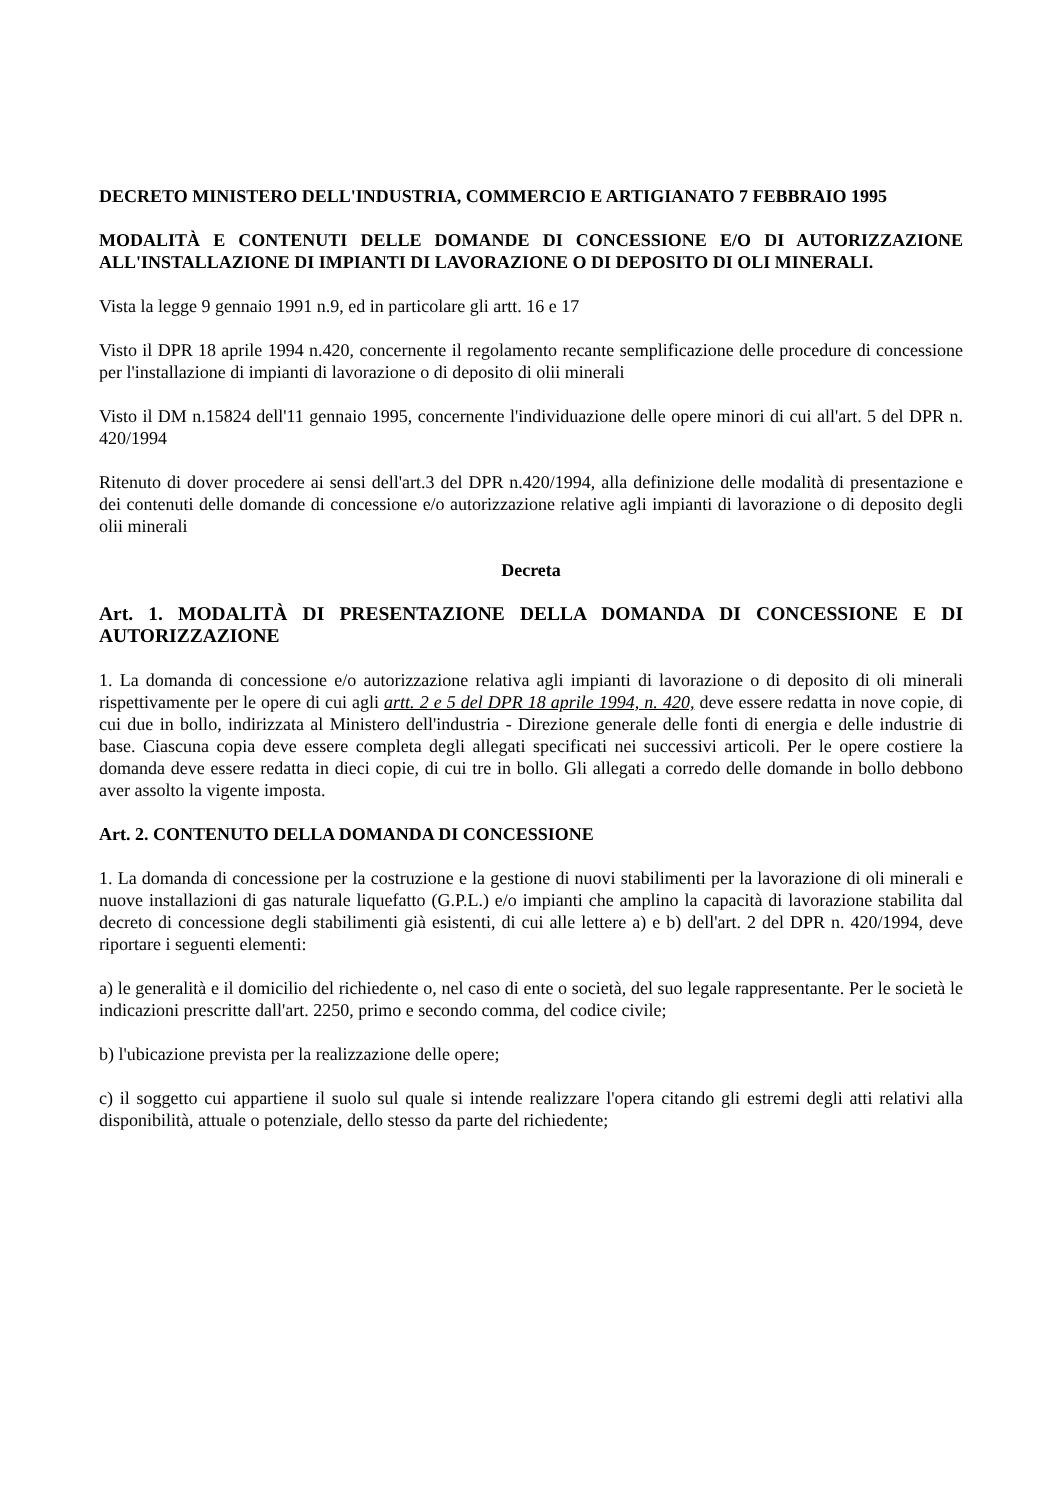DECRETO MINISTERO DELL'INDUSTRIA, COMMERCIO E ARTIGIANATO 7 FEBBRAIO 1995
MODALITÀ E CONTENUTI DELLE DOMANDE DI CONCESSIONE E/O DI AUTORIZZAZIONE ALL'INSTALLAZIONE DI IMPIANTI DI LAVORAZIONE O DI DEPOSITO DI OLI MINERALI.
Vista la legge 9 gennaio 1991 n.9, ed in particolare gli artt. 16 e 17
Visto il DPR 18 aprile 1994 n.420, concernente il regolamento recante semplificazione delle procedure di concessione per l'installazione di impianti di lavorazione o di deposito di olii minerali
Visto il DM n.15824 dell'11 gennaio 1995, concernente l'individuazione delle opere minori di cui all'art. 5 del DPR n. 420/1994
Ritenuto di dover procedere ai sensi dell'art.3 del DPR n.420/1994, alla definizione delle modalità di presentazione e dei contenuti delle domande di concessione e/o autorizzazione relative agli impianti di lavorazione o di deposito degli olii minerali
Decreta
Art. 1. MODALITÀ DI PRESENTAZIONE DELLA DOMANDA DI CONCESSIONE E DI AUTORIZZAZIONE
1. La domanda di concessione e/o autorizzazione relativa agli impianti di lavorazione o di deposito di oli minerali rispettivamente per le opere di cui agli artt. 2 e 5 del DPR 18 aprile 1994, n. 420, deve essere redatta in nove copie, di cui due in bollo, indirizzata al Ministero dell'industria - Direzione generale delle fonti di energia e delle industrie di base. Ciascuna copia deve essere completa degli allegati specificati nei successivi articoli. Per le opere costiere la domanda deve essere redatta in dieci copie, di cui tre in bollo. Gli allegati a corredo delle domande in bollo debbono aver assolto la vigente imposta.
Art. 2. CONTENUTO DELLA DOMANDA DI CONCESSIONE
1. La domanda di concessione per la costruzione e la gestione di nuovi stabilimenti per la lavorazione di oli minerali e nuove installazioni di gas naturale liquefatto (G.P.L.) e/o impianti che amplino la capacità di lavorazione stabilita dal decreto di concessione degli stabilimenti già esistenti, di cui alle lettere a) e b) dell'art. 2 del DPR n. 420/1994, deve riportare i seguenti elementi:
a) le generalità e il domicilio del richiedente o, nel caso di ente o società, del suo legale rappresentante. Per le società le indicazioni prescritte dall'art. 2250, primo e secondo comma, del codice civile;
b) l'ubicazione prevista per la realizzazione delle opere;
c) il soggetto cui appartiene il suolo sul quale si intende realizzare l'opera citando gli estremi degli atti relativi alla disponibilità, attuale o potenziale, dello stesso da parte del richiedente;